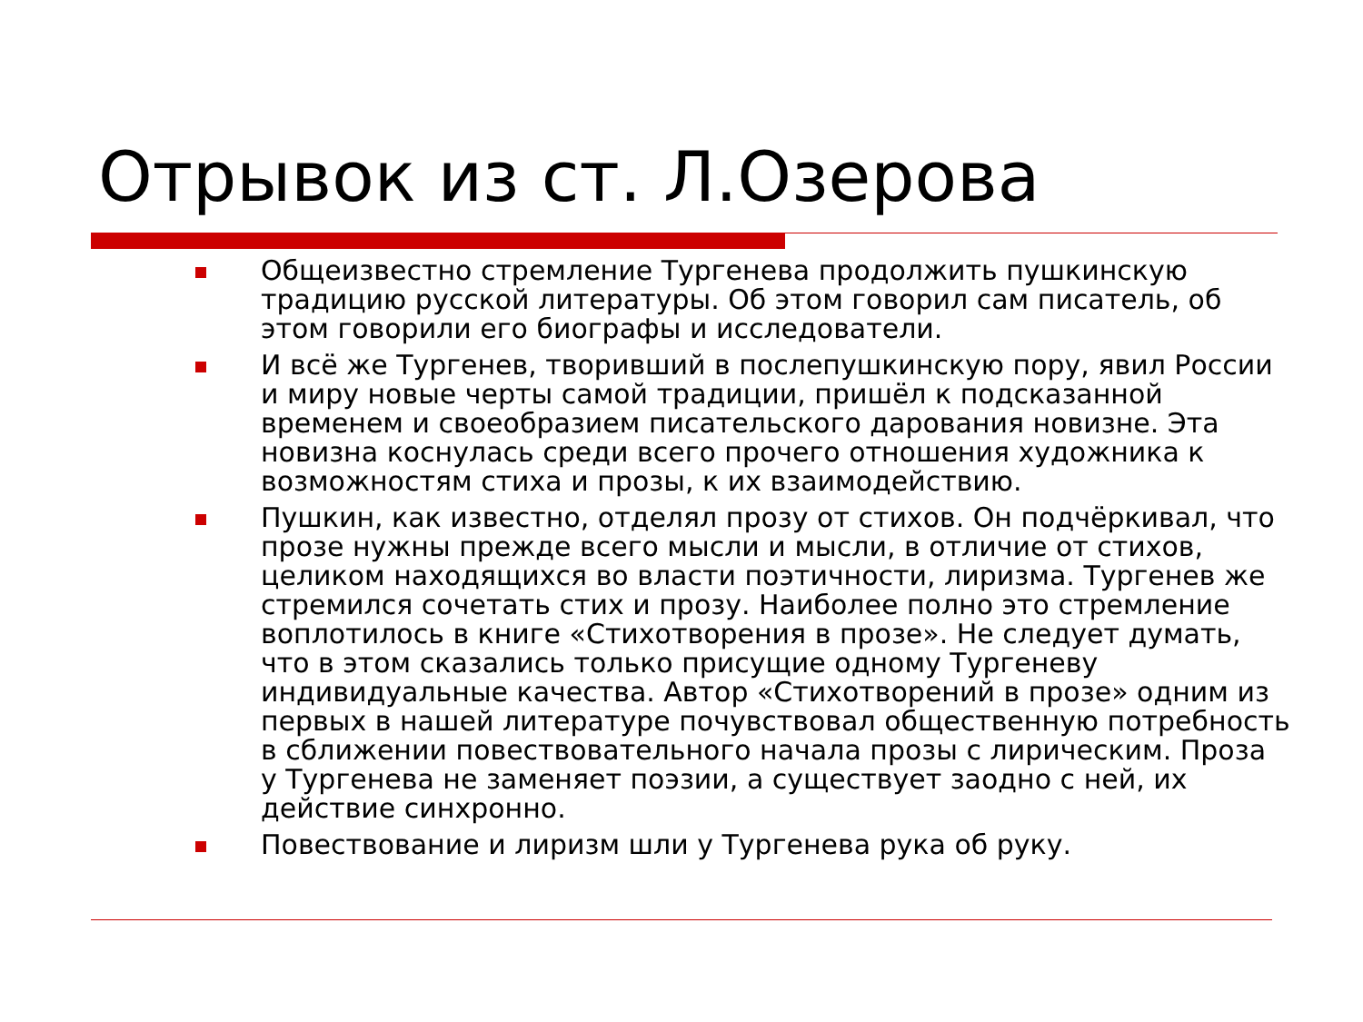Отрывок из ст. Л.Озерова
Общеизвестно стремление Тургенева продолжить пушкинскую традицию русской литературы. Об этом говорил сам писатель, об этом говорили его биографы и исследователи.
И всё же Тургенев, творивший в послепушкинскую пору, явил России и миру новые черты самой традиции, пришёл к подсказанной временем и своеобразием писательского дарования новизне. Эта новизна коснулась среди всего прочего отношения художника к возможностям стиха и прозы, к их взаимодействию.
Пушкин, как известно, отделял прозу от стихов. Он подчёркивал, что прозе нужны прежде всего мысли и мысли, в отличие от стихов, целиком находящихся во власти поэтичности, лиризма. Тургенев же стремился сочетать стих и прозу. Наиболее полно это стремление воплотилось в книге «Стихотворения в прозе». Не следует думать, что в этом сказались только присущие одному Тургеневу индивидуальные качества. Автор «Стихотворений в прозе» одним из первых в нашей литературе почувствовал общественную потребность в сближении повествовательного начала прозы с лирическим. Проза у Тургенева не заменяет поэзии, а существует заодно с ней, их действие синхронно.
Повествование и лиризм шли у Тургенева рука об руку.